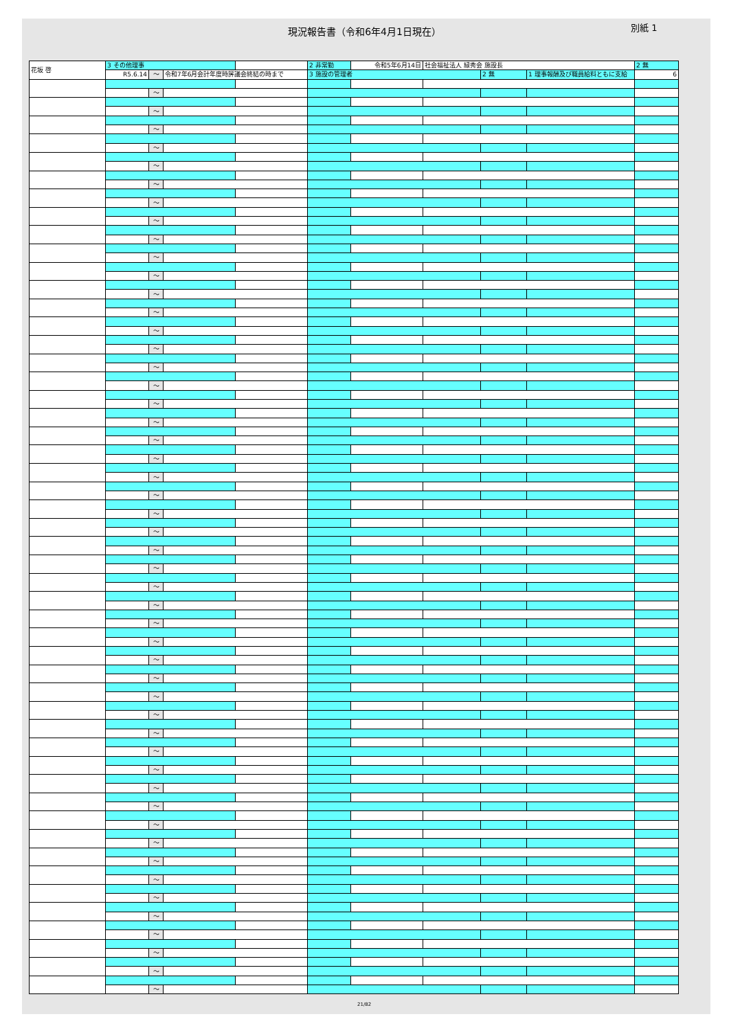現況報告書（令和6年4月1日現在） 別紙 1
| 花坂 啓 | 3 その他理事 | | | | 2 非常勤 | 令和5年6月14日 | 社会福祉法人 緑秀会 施設長 | | | 2 無 |
| | R5.6.14 | ～ | 令和7年6月会計年度時評議会終結の時まで | | 3 施設の管理者 | | | 2 無 | 1 理事報酬及び職員給料ともに支給 | 6 |
| | | ～ | | | | | | | | |
| | | ～ | | | | | | | | |
| | | ～ | | | | | | | | |
| | | ～ | | | | | | | | |
| | | ～ | | | | | | | | |
| | | ～ | | | | | | | | |
| | | ～ | | | | | | | | |
| | | ～ | | | | | | | | |
| | | ～ | | | | | | | | |
| | | ～ | | | | | | | | |
| | | ～ | | | | | | | | |
| | | ～ | | | | | | | | |
| | | ～ | | | | | | | | |
| | | ～ | | | | | | | | |
| | | ～ | | | | | | | | |
| | | ～ | | | | | | | | |
| | | ～ | | | | | | | | |
| | | ～ | | | | | | | | |
| | | ～ | | | | | | | | |
| | | ～ | | | | | | | | |
| | | ～ | | | | | | | | |
| | | ～ | | | | | | | | |
| | | ～ | | | | | | | | |
| | | ～ | | | | | | | | |
| | | ～ | | | | | | | | |
| | | ～ | | | | | | | | |
| | | ～ | | | | | | | | |
| | | ～ | | | | | | | | |
| | | ～ | | | | | | | | |
| | | ～ | | | | | | | | |
| | | ～ | | | | | | | | |
| | | ～ | | | | | | | | |
| | | ～ | | | | | | | | |
| | | ～ | | | | | | | | |
| | | ～ | | | | | | | | |
| | | ～ | | | | | | | | |
| | | ～ | | | | | | | | |
| | | ～ | | | | | | | | |
| | | ～ | | | | | | | | |
| | | ～ | | | | | | | | |
| | | ～ | | | | | | | | |
| | | ～ | | | | | | | | |
| | | ～ | | | | | | | | |
| | | ～ | | | | | | | | |
| | | ～ | | | | | | | | |
| | | ～ | | | | | | | | |
| | | ～ | | | | | | | | |
| | | ～ | | | | | | | | |
| | | ～ | | | | | | | | |
| | | ～ | | | | | | | | |
21/82